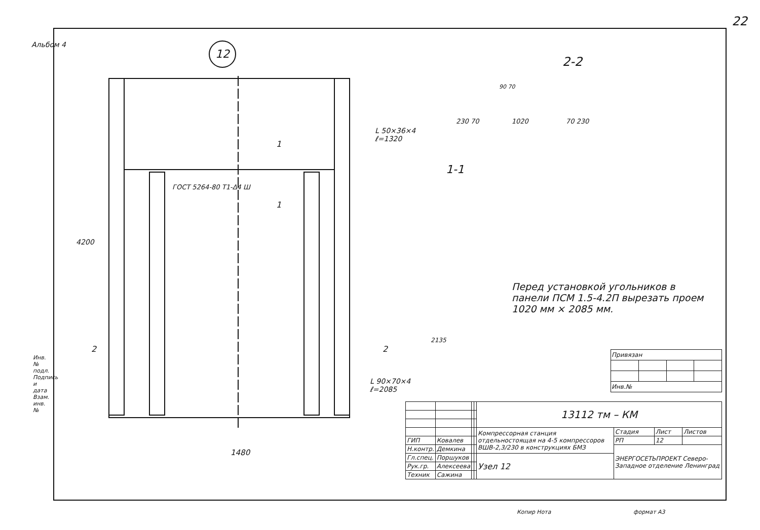22
Альбом 4 12
4200
1480
2 2
1
1
L 50×36×4
ℓ=1320
ГОСТ 5264-80 Т1-Δ4 Ш
L 90×70×4
ℓ=2085
2-2
230 70 1020 70 230
90 70
1-1
2135
Перед установкой угольников в панели ПСМ 1.5-4.2П вырезать проем 1020 мм × 2085 мм.
Инв. № подл. Подпись и дата Взам. инв. №
| Привязан | | | |
| Инв.№ | | | |
| | | | | 13112 тм – КМ | | | |
| | | | | Компрессорная станция отдельностоящая на 4-5 компрессоров ВШВ-2,3/230 в конструкциях БМЗ | Стадия | Лист | Листов |
| ГИП | Ковалев | | | | РП | 12 | |
| Н.контр. | Демкина | | | | ЭНЕРГОСЕТЬПРОЕКТ Северо-Западное отделение Ленинград | | |
| Гл.спец. | Поршуков | | | Узел 12 | | | |
| Рук.гр. | Алексеева | | | | | | |
| Техник | Сажина | | | | | | |
Копир Нота формат А3